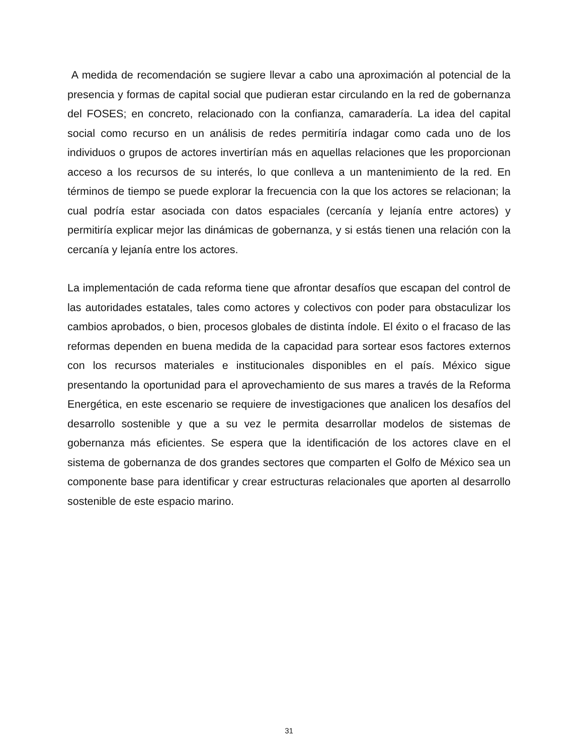A medida de recomendación se sugiere llevar a cabo una aproximación al potencial de la presencia y formas de capital social que pudieran estar circulando en la red de gobernanza del FOSES; en concreto, relacionado con la confianza, camaradería. La idea del capital social como recurso en un análisis de redes permitiría indagar como cada uno de los individuos o grupos de actores invertirían más en aquellas relaciones que les proporcionan acceso a los recursos de su interés, lo que conlleva a un mantenimiento de la red. En términos de tiempo se puede explorar la frecuencia con la que los actores se relacionan; la cual podría estar asociada con datos espaciales (cercanía y lejanía entre actores) y permitiría explicar mejor las dinámicas de gobernanza, y si estás tienen una relación con la cercanía y lejanía entre los actores.
La implementación de cada reforma tiene que afrontar desafíos que escapan del control de las autoridades estatales, tales como actores y colectivos con poder para obstaculizar los cambios aprobados, o bien, procesos globales de distinta índole. El éxito o el fracaso de las reformas dependen en buena medida de la capacidad para sortear esos factores externos con los recursos materiales e institucionales disponibles en el país. México sigue presentando la oportunidad para el aprovechamiento de sus mares a través de la Reforma Energética, en este escenario se requiere de investigaciones que analicen los desafíos del desarrollo sostenible y que a su vez le permita desarrollar modelos de sistemas de gobernanza más eficientes. Se espera que la identificación de los actores clave en el sistema de gobernanza de dos grandes sectores que comparten el Golfo de México sea un componente base para identificar y crear estructuras relacionales que aporten al desarrollo sostenible de este espacio marino.
31